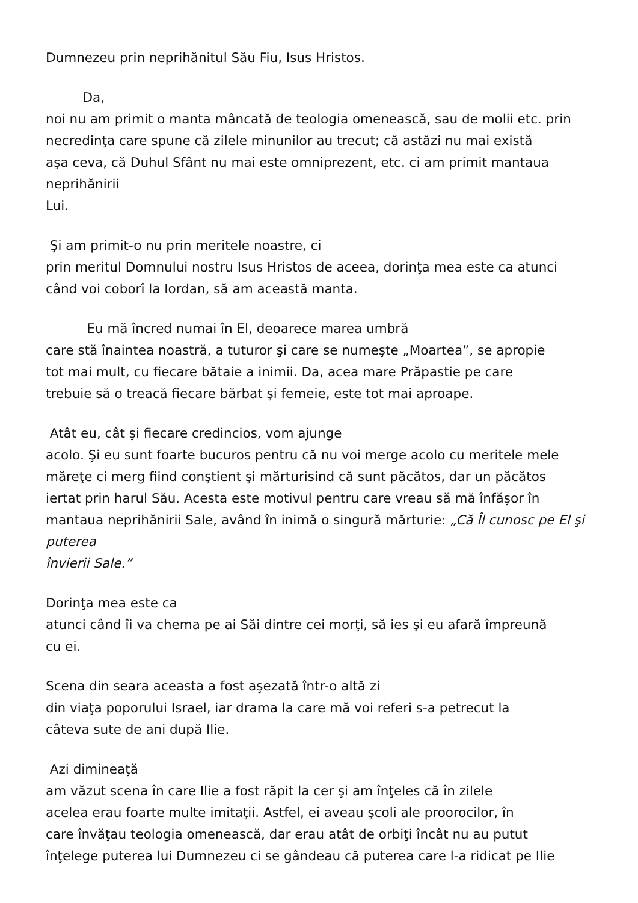Dumnezeu prin neprihănitul Său Fiu, Isus Hristos.
Da,
noi nu am primit o manta mâncată de teologia omenească, sau de molii etc. prin
necredinţa care spune că zilele minunilor au trecut; că astăzi nu mai există
aşa ceva, că Duhul Sfânt nu mai este omniprezent, etc. ci am primit mantaua
neprihănirii
Lui.
Şi am primit-o nu prin meritele noastre, ci
prin meritul Domnului nostru Isus Hristos de aceea, dorinţa mea este ca atunci
când voi coborî la Iordan, să am această manta.
Eu mă încred numai în El, deoarece marea umbră
care stă înaintea noastră, a tuturor şi care se numeşte „Moartea”, se apropie
tot mai mult, cu fiecare bătaie a inimii. Da, acea mare Prăpastie pe care
trebuie să o treacă fiecare bărbat şi femeie, este tot mai aproape.
Atât eu, cât şi fiecare credincios, vom ajunge
acolo. Şi eu sunt foarte bucuros pentru că nu voi merge acolo cu meritele mele
măreţe ci merg fiind conştient şi mărturisind că sunt păcătos, dar un păcătos
iertat prin harul Său. Acesta este motivul pentru care vreau să mă înfăşor în
mantaua neprihănirii Sale, având în inimă o singură mărturie: „Că Îl cunosc pe El şi
puterea
învierii Sale.”
Dorinţa mea este ca
atunci când îi va chema pe ai Săi dintre cei morţi, să ies şi eu afară împreună
cu ei.
Scena din seara aceasta a fost aşezată într-o altă zi
din viaţa poporului Israel, iar drama la care mă voi referi s-a petrecut la
câteva sute de ani după Ilie.
Azi dimineaţă
am văzut scena în care Ilie a fost răpit la cer şi am înţeles că în zilele
acelea erau foarte multe imitaţii. Astfel, ei aveau şcoli ale proorocilor, în
care învăţau teologia omenească, dar erau atât de orbiţi încât nu au putut
înţelege puterea lui Dumnezeu ci se gândeau că puterea care l-a ridicat pe Ilie